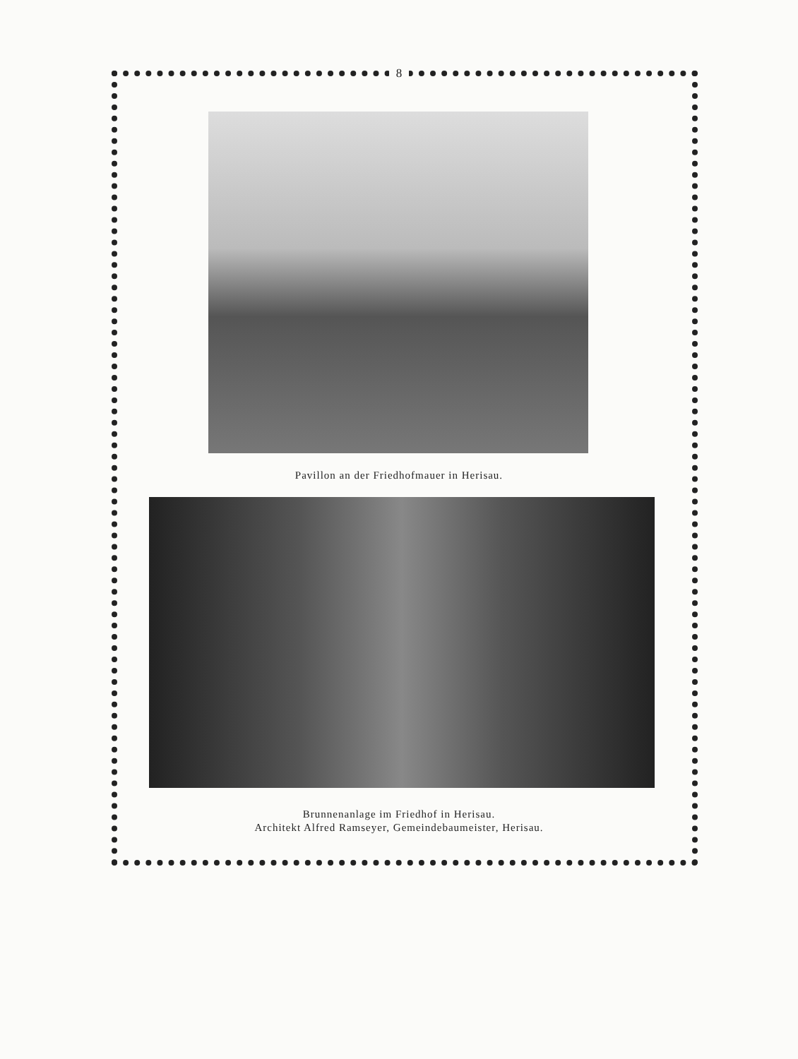8
Pavillon an der Friedhofmauer in Herisau.
Brunnenanlage im Friedhof in Herisau.
Architekt Alfred Ramseyer, Gemeindebaumeister, Herisau.